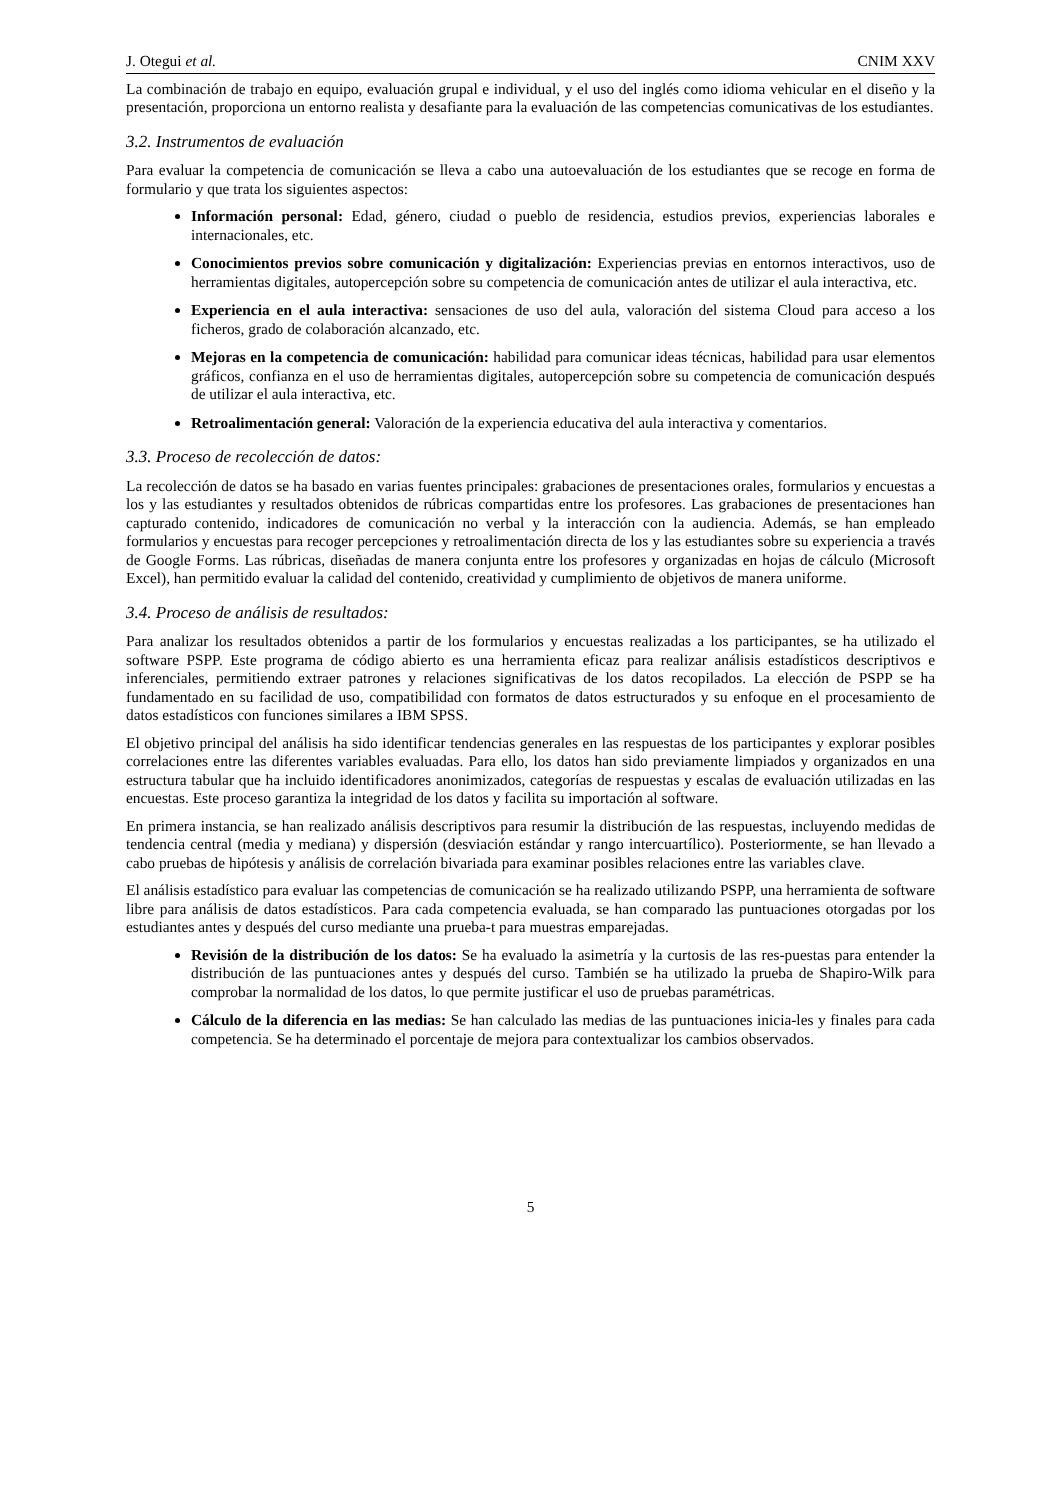J. Otegui et al. CNIM XXV
La combinación de trabajo en equipo, evaluación grupal e individual, y el uso del inglés como idioma vehicular en el diseño y la presentación, proporciona un entorno realista y desafiante para la evaluación de las competencias comunicativas de los estudiantes.
3.2. Instrumentos de evaluación
Para evaluar la competencia de comunicación se lleva a cabo una autoevaluación de los estudiantes que se recoge en forma de formulario y que trata los siguientes aspectos:
Información personal: Edad, género, ciudad o pueblo de residencia, estudios previos, experiencias laborales e internacionales, etc.
Conocimientos previos sobre comunicación y digitalización: Experiencias previas en entornos interactivos, uso de herramientas digitales, autopercepción sobre su competencia de comunicación antes de utilizar el aula interactiva, etc.
Experiencia en el aula interactiva: sensaciones de uso del aula, valoración del sistema Cloud para acceso a los ficheros, grado de colaboración alcanzado, etc.
Mejoras en la competencia de comunicación: habilidad para comunicar ideas técnicas, habilidad para usar elementos gráficos, confianza en el uso de herramientas digitales, autopercepción sobre su competencia de comunicación después de utilizar el aula interactiva, etc.
Retroalimentación general: Valoración de la experiencia educativa del aula interactiva y comentarios.
3.3. Proceso de recolección de datos:
La recolección de datos se ha basado en varias fuentes principales: grabaciones de presentaciones orales, formularios y encuestas a los y las estudiantes y resultados obtenidos de rúbricas compartidas entre los profesores. Las grabaciones de presentaciones han capturado contenido, indicadores de comunicación no verbal y la interacción con la audiencia. Además, se han empleado formularios y encuestas para recoger percepciones y retroalimentación directa de los y las estudiantes sobre su experiencia a través de Google Forms. Las rúbricas, diseñadas de manera conjunta entre los profesores y organizadas en hojas de cálculo (Microsoft Excel), han permitido evaluar la calidad del contenido, creatividad y cumplimiento de objetivos de manera uniforme.
3.4. Proceso de análisis de resultados:
Para analizar los resultados obtenidos a partir de los formularios y encuestas realizadas a los participantes, se ha utilizado el software PSPP. Este programa de código abierto es una herramienta eficaz para realizar análisis estadísticos descriptivos e inferenciales, permitiendo extraer patrones y relaciones significativas de los datos recopilados. La elección de PSPP se ha fundamentado en su facilidad de uso, compatibilidad con formatos de datos estructurados y su enfoque en el procesamiento de datos estadísticos con funciones similares a IBM SPSS.
El objetivo principal del análisis ha sido identificar tendencias generales en las respuestas de los participantes y explorar posibles correlaciones entre las diferentes variables evaluadas. Para ello, los datos han sido previamente limpiados y organizados en una estructura tabular que ha incluido identificadores anonimizados, categorías de respuestas y escalas de evaluación utilizadas en las encuestas. Este proceso garantiza la integridad de los datos y facilita su importación al software.
En primera instancia, se han realizado análisis descriptivos para resumir la distribución de las respuestas, incluyendo medidas de tendencia central (media y mediana) y dispersión (desviación estándar y rango intercuartílico). Posteriormente, se han llevado a cabo pruebas de hipótesis y análisis de correlación bivariada para examinar posibles relaciones entre las variables clave.
El análisis estadístico para evaluar las competencias de comunicación se ha realizado utilizando PSPP, una herramienta de software libre para análisis de datos estadísticos. Para cada competencia evaluada, se han comparado las puntuaciones otorgadas por los estudiantes antes y después del curso mediante una prueba-t para muestras emparejadas.
Revisión de la distribución de los datos: Se ha evaluado la asimetría y la curtosis de las res-puestas para entender la distribución de las puntuaciones antes y después del curso. También se ha utilizado la prueba de Shapiro-Wilk para comprobar la normalidad de los datos, lo que permite justificar el uso de pruebas paramétricas.
Cálculo de la diferencia en las medias: Se han calculado las medias de las puntuaciones inicia-les y finales para cada competencia. Se ha determinado el porcentaje de mejora para contextualizar los cambios observados.
5